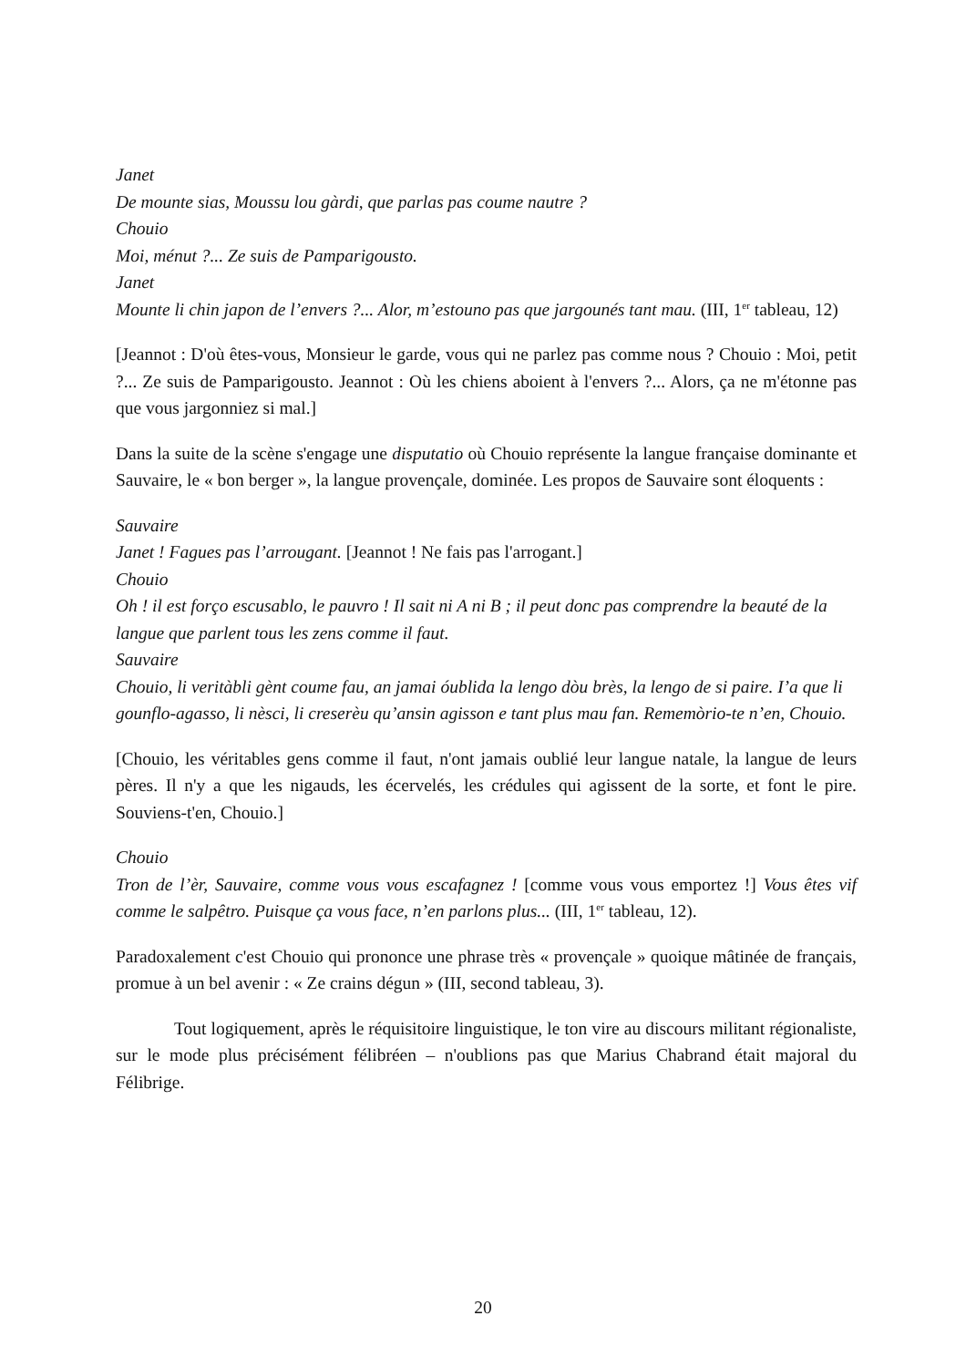Janet
De mounte sias, Moussu lou gàrdi, que parlas pas coume nautre ?
Chouio
Moi, ménut ?... Ze suis de Pamparigousto.
Janet
Mounte li chin japon de l’envers ?... Alor, m’estouno pas que jargounés tant mau. (III, 1<sup>er</sup> tableau, 12)
[Jeannot : D'où êtes-vous, Monsieur le garde, vous qui ne parlez pas comme nous ? Chouio : Moi, petit ?... Ze suis de Pamparigousto. Jeannot : Où les chiens aboient à l'envers ?... Alors, ça ne m'étonne pas que vous jargonniez si mal.]
Dans la suite de la scène s'engage une disputatio où Chouio représente la langue française dominante et Sauvaire, le « bon berger », la langue provençale, dominée. Les propos de Sauvaire sont éloquents :
Sauvaire
Janet ! Fagues pas l’arrougant. [Jeannot ! Ne fais pas l'arrogant.]
Chouio
Oh ! il est forço escusablo, le pauvro ! Il sait ni A ni B ; il peut donc pas comprendre la beauté de la langue que parlent tous les zens comme il faut.
Sauvaire
Chouio, li veritàbli gènt coume fau, an jamai óublida la lengo dòu brès, la lengo de si paire. I’a que li gounflo-agasso, li nèsci, li creserèu qu’ansin agisson e tant plus mau fan. Rememòrio-te n’en, Chouio.
[Chouio, les véritables gens comme il faut, n'ont jamais oublié leur langue natale, la langue de leurs pères. Il n'y a que les nigauds, les écervelés, les crédules qui agissent de la sorte, et font le pire. Souviens-t'en, Chouio.]
Chouio
Tron de l’èr, Sauvaire, comme vous vous escafagnez ! [comme vous vous emportez !] Vous êtes vif comme le salpêtro. Puisque ça vous face, n’en parlons plus... (III, 1<sup>er</sup> tableau, 12).
Paradoxalement c'est Chouio qui prononce une phrase très « provençale » quoique mâtinée de français, promue à un bel avenir : « Ze crains dégun » (III, second tableau, 3).
Tout logiquement, après le réquisitoire linguistique, le ton vire au discours militant régionaliste, sur le mode plus précisément félibréen – n'oublions pas que Marius Chabrand était majoral du Félibrige.
20